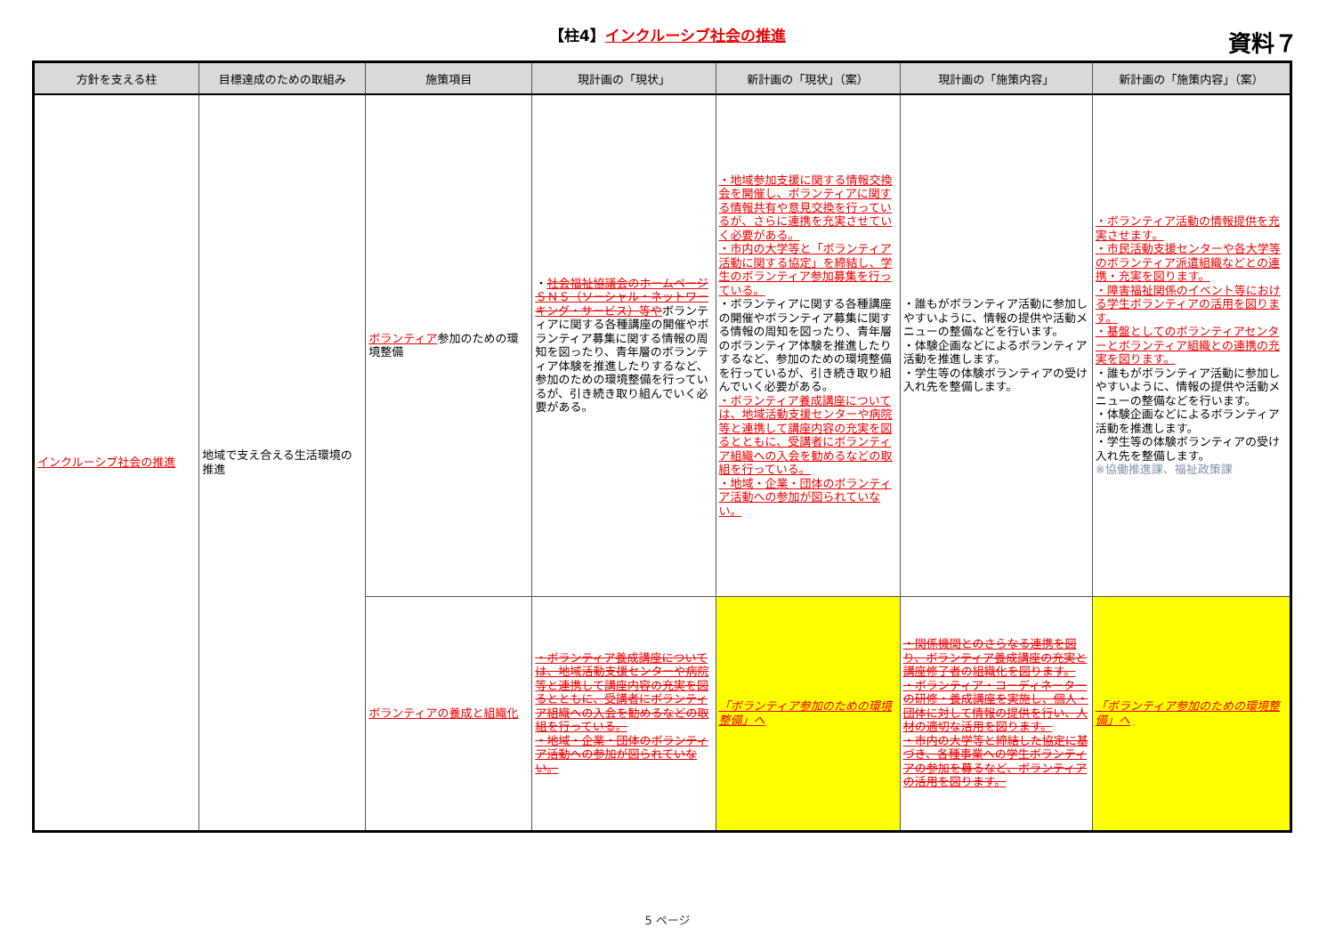【柱4】インクルーシブ社会の推進
資料７
| 方針を支える柱 | 目標達成のための取組み | 施策項目 | 現計画の「現状」 | 新計画の「現状」（案） | 現計画の「施策内容」 | 新計画の「施策内容」（案） |
| --- | --- | --- | --- | --- | --- | --- |
| インクルーシブ社会の推進 | 地域で支え合える生活環境の推進 | ボランティア 参加のための環境整備 | ・ 社会福祉協議会のホームページＳＮＳ（ソーシャル・ネットワーキング・サービス）等や ボランティアに関する各種講座の開催やボランティア募集に関する情報の周知を図ったり、青年層のボランティア体験を推進したりするなど、参加のための環境整備を行っているが、引き続き取り組んでいく必要がある。 | ・地域参加支援に関する情報交換会を開催し、ボランティアに関する情報共有や意見交換を行っているが、さらに連携を充実させていく必要がある。 ・市内の大学等と「ボランティア活動に関する協定」を締結し、学生のボランティア参加募集を行っている。 ・ボランティアに関する各種講座の開催やボランティア募集に関する情報の周知を図ったり、青年層のボランティア体験を推進したりするなど、参加のための環境整備を行っているが、引き続き取り組んでいく必要がある。 ・ボランティア養成講座については、地域活動支援センターや病院等と連携して講座内容の充実を図るとともに、受講者にボランティア組織への入会を勧めるなどの取組を行っている。 ・地域・企業・団体のボランティア活動への参加が図られていない。 | ・誰もがボランティア活動に参加しやすいように、情報の提供や活動メニューの整備などを行います。 ・体験企画などによるボランティア活動を推進します。 ・学生等の体験ボランティアの受け入れ先を整備します。 | ・ボランティア活動の情報提供を充実させます。 ・市民活動支援センターや各大学等のボランティア派遣組織などとの連携・充実を図ります。 ・障害福祉関係のイベント等における学生ボランティアの活用を図ります。 ・基盤としてのボランティアセンターとボランティア組織との連携の充実を図ります。 ・誰もがボランティア活動に参加しやすいように、情報の提供や活動メニューの整備などを行います。 ・体験企画などによるボランティア活動を推進します。 ・学生等の体験ボランティアの受け入れ先を整備します。 ※協働推進課、福祉政策課 |
| | | ボランティアの養成と組織化 | ・ボランティア養成講座については、地域活動支援センターや病院等と連携して講座内容の充実を図るとともに、受講者にボランティア組織への入会を勧めるなどの取組を行っている。 ・地域・企業・団体のボランティア活動への参加が図られていない。 | 「ボランティア参加のための環境整備」へ | ・関係機関とのさらなる連携を図り、ボランティア養成講座の充実と講座修了者の組織化を図ります。 ・ボランティア・コーディネーターの研修・養成講座を実施し、個人・団体に対して情報の提供を行い、人材の適切な活用を図ります。 ・市内の大学等と締結した協定に基づき、各種事業への学生ボランティアの参加を募るなど、ボランティアの活用を図ります。 | 「ボランティア参加のための環境整備」へ |
5 ページ